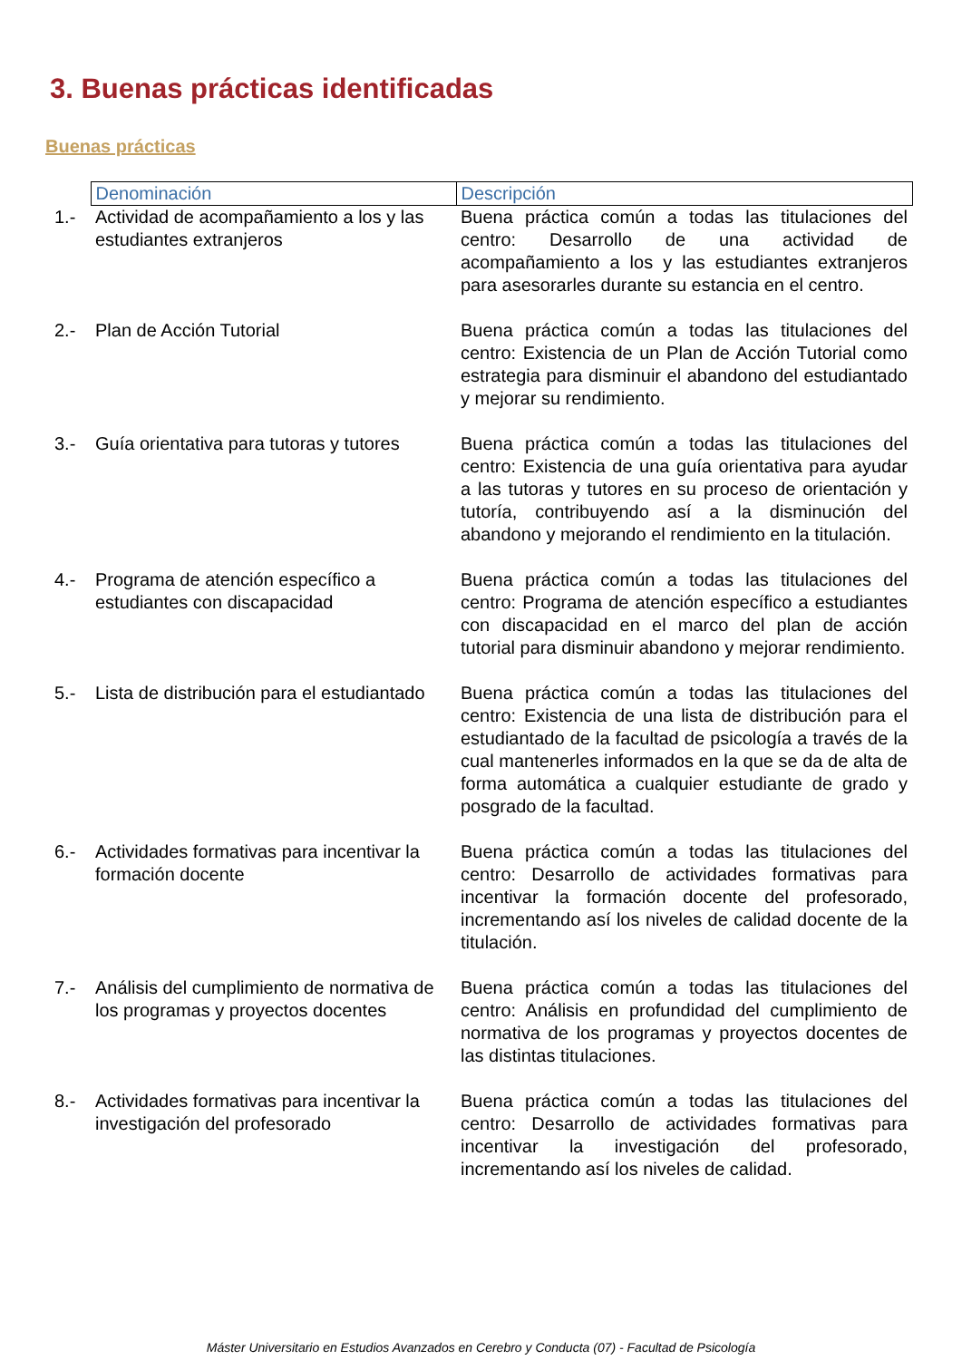3. Buenas prácticas identificadas
Buenas prácticas
| | Denominación | Descripción |
| 1.- | Actividad de acompañamiento a los y las estudiantes extranjeros | Buena práctica común a todas las titulaciones del centro: Desarrollo de una actividad de acompañamiento a los y las estudiantes extranjeros para asesorarles durante su estancia en el centro. |
| 2.- | Plan de Acción Tutorial | Buena práctica común a todas las titulaciones del centro: Existencia de un Plan de Acción Tutorial como estrategia para disminuir el abandono del estudiantado y mejorar su rendimiento. |
| 3.- | Guía orientativa para tutoras y tutores | Buena práctica común a todas las titulaciones del centro: Existencia de una guía orientativa para ayudar a las tutoras y tutores en su proceso de orientación y tutoría, contribuyendo así a la disminución del abandono y mejorando el rendimiento en la titulación. |
| 4.- | Programa de atención específico a estudiantes con discapacidad | Buena práctica común a todas las titulaciones del centro: Programa de atención específico a estudiantes con discapacidad en el marco del plan de acción tutorial para disminuir abandono y mejorar rendimiento. |
| 5.- | Lista de distribución para el estudiantado | Buena práctica común a todas las titulaciones del centro: Existencia de una lista de distribución para el estudiantado de la facultad de psicología a través de la cual mantenerles informados en la que se da de alta de forma automática a cualquier estudiante de grado y posgrado de la facultad. |
| 6.- | Actividades formativas para incentivar la formación docente | Buena práctica común a todas las titulaciones del centro: Desarrollo de actividades formativas para incentivar la formación docente del profesorado, incrementando así los niveles de calidad docente de la titulación. |
| 7.- | Análisis del cumplimiento de normativa de los programas y proyectos docentes | Buena práctica común a todas las titulaciones del centro: Análisis en profundidad del cumplimiento de normativa de los programas y proyectos docentes de las distintas titulaciones. |
| 8.- | Actividades formativas para incentivar la investigación del profesorado | Buena práctica común a todas las titulaciones del centro: Desarrollo de actividades formativas para incentivar la investigación del profesorado, incrementando así los niveles de calidad. |
Máster Universitario en Estudios Avanzados en Cerebro y Conducta (07) - Facultad de Psicología